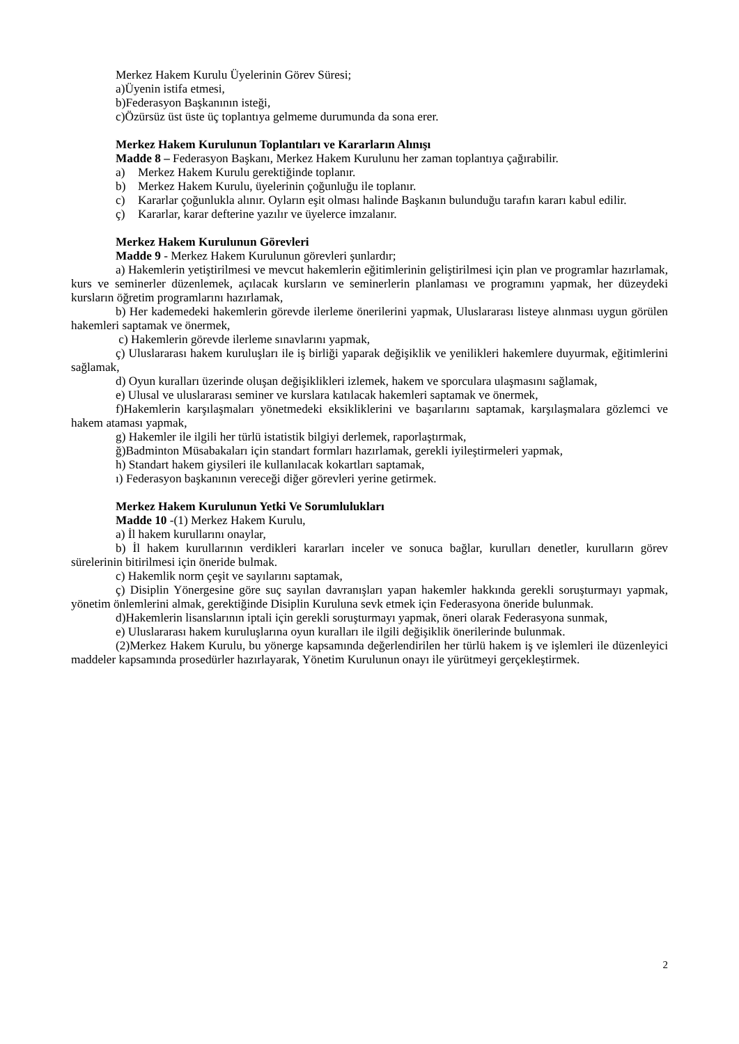Merkez Hakem Kurulu Üyelerinin Görev Süresi;
a)Üyenin istifa etmesi,
b)Federasyon Başkanının isteği,
c)Özürsüz üst üste üç toplantıya gelmeme durumunda da sona erer.
Merkez Hakem Kurulunun Toplantıları ve Kararların Alınışı
Madde 8 – Federasyon Başkanı, Merkez Hakem Kurulunu her zaman toplantıya çağırabilir.
a) Merkez Hakem Kurulu gerektiğinde toplanır.
b) Merkez Hakem Kurulu, üyelerinin çoğunluğu ile toplanır.
c) Kararlar çoğunlukla alınır. Oyların eşit olması halinde Başkanın bulunduğu tarafın kararı kabul edilir.
ç) Kararlar, karar defterine yazılır ve üyelerce imzalanır.
Merkez Hakem Kurulunun Görevleri
Madde 9 - Merkez Hakem Kurulunun görevleri şunlardır;
a) Hakemlerin yetiştirilmesi ve mevcut hakemlerin eğitimlerinin geliştirilmesi için plan ve programlar hazırlamak, kurs ve seminerler düzenlemek, açılacak kursların ve seminerlerin planlaması ve programını yapmak, her düzeydeki kursların öğretim programlarını hazırlamak,
b) Her kademedeki hakemlerin görevde ilerleme önerilerini yapmak, Uluslararası listeye alınması uygun görülen hakemleri saptamak ve önermek,
c) Hakemlerin görevde ilerleme sınavlarını yapmak,
ç) Uluslararası hakem kuruluşları ile iş birliği yaparak değişiklik ve yenilikleri hakemlere duyurmak, eğitimlerini sağlamak,
d) Oyun kuralları üzerinde oluşan değişiklikleri izlemek, hakem ve sporculara ulaşmasını sağlamak,
e) Ulusal ve uluslararası seminer ve kurslara katılacak hakemleri saptamak ve önermek,
f)Hakemlerin karşılaşmaları yönetmedeki eksikliklerini ve başarılarını saptamak, karşılaşmalara gözlemci ve hakem ataması yapmak,
g) Hakemler ile ilgili her türlü istatistik bilgiyi derlemek, raporlaştırmak,
ğ)Badminton Müsabakaları için standart formları hazırlamak, gerekli iyileştirmeleri yapmak,
h) Standart hakem giysileri ile kullanılacak kokartları saptamak,
ı) Federasyon başkanının vereceği diğer görevleri yerine getirmek.
Merkez Hakem Kurulunun Yetki Ve Sorumlulukları
Madde 10 -(1) Merkez Hakem Kurulu,
a) İl hakem kurullarını onaylar,
b) İl hakem kurullarının verdikleri kararları inceler ve sonuca bağlar, kurulları denetler, kurulların görev sürelerinin bitirilmesi için öneride bulmak.
c) Hakemlik norm çeşit ve sayılarını saptamak,
ç) Disiplin Yönergesine göre suç sayılan davranışları yapan hakemler hakkında gerekli soruşturmayı yapmak, yönetim önlemlerini almak, gerektiğinde Disiplin Kuruluna sevk etmek için Federasyona öneride bulunmak.
d)Hakemlerin lisanslarının iptali için gerekli soruşturmayı yapmak, öneri olarak Federasyona sunmak,
e) Uluslararası hakem kuruluşlarına oyun kuralları ile ilgili değişiklik önerilerinde bulunmak.
(2)Merkez Hakem Kurulu, bu yönerge kapsamında değerlendirilen her türlü hakem iş ve işlemleri ile düzenleyici maddeler kapsamında prosedürler hazırlayarak, Yönetim Kurulunun onayı ile yürütmeyi gerçekleştirmek.
2